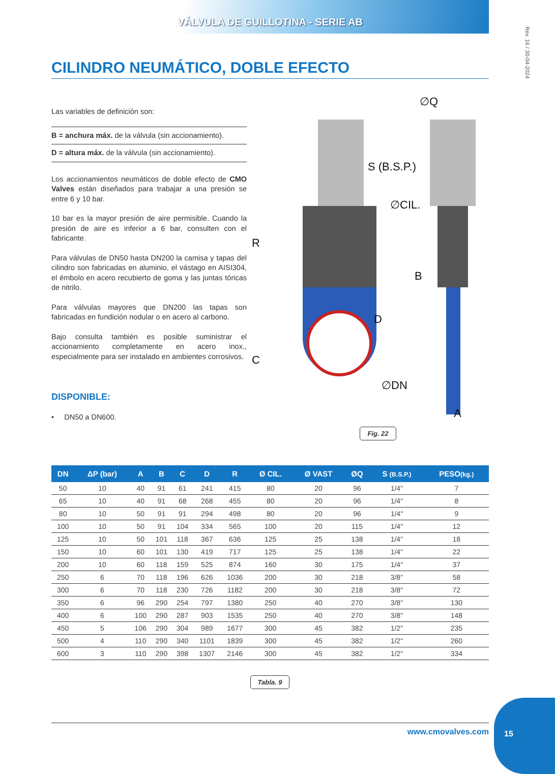VÁLVULA DE GUILLOTINA - SERIE AB
Rev. 16 / 30-04-2024
CILINDRO NEUMÁTICO, DOBLE EFECTO
Las variables de definición son:
B = anchura máx. de la válvula (sin accionamiento).
D = altura máx. de la válvula (sin accionamiento).
Los accionamientos neumáticos de doble efecto de CMO Valves están diseñados para trabajar a una presión se entre 6 y 10 bar.
10 bar es la mayor presión de aire permisible. Cuando la presión de aire es inferior a 6 bar, consulten con el fabricante.
Para válvulas de DN50 hasta DN200 la camisa y tapas del cilindro son fabricadas en aluminio, el vástago en AISI304, el émbolo en acero recubierto de goma y las juntas tóricas de nitrilo.
Para válvulas mayores que DN200 las tapas son fabricadas en fundición nodular o en acero al carbono.
Bajo consulta también es posible suministrar el accionamiento completamente en acero inox., especialmente para ser instalado en ambientes corrosivos.
DISPONIBLE:
• DN50 a DN600.
∅Q
S (B.S.P.)
∅CIL.
B
∅DN
A
R
D
C
Fig. 22
| DN | ΔP (bar) | A | B | C | D | R | Ø CIL. | Ø VAST | ØQ | S (B.S.P.) | PESO (kg.) |
| --- | --- | --- | --- | --- | --- | --- | --- | --- | --- | --- | --- |
| 50 | 10 | 40 | 91 | 61 | 241 | 415 | 80 | 20 | 96 | 1/4" | 7 |
| 65 | 10 | 40 | 91 | 68 | 268 | 455 | 80 | 20 | 96 | 1/4" | 8 |
| 80 | 10 | 50 | 91 | 91 | 294 | 498 | 80 | 20 | 96 | 1/4" | 9 |
| 100 | 10 | 50 | 91 | 104 | 334 | 565 | 100 | 20 | 115 | 1/4" | 12 |
| 125 | 10 | 50 | 101 | 118 | 367 | 636 | 125 | 25 | 138 | 1/4" | 18 |
| 150 | 10 | 60 | 101 | 130 | 419 | 717 | 125 | 25 | 138 | 1/4" | 22 |
| 200 | 10 | 60 | 118 | 159 | 525 | 874 | 160 | 30 | 175 | 1/4" | 37 |
| 250 | 6 | 70 | 118 | 196 | 626 | 1036 | 200 | 30 | 218 | 3/8" | 58 |
| 300 | 6 | 70 | 118 | 230 | 726 | 1182 | 200 | 30 | 218 | 3/8" | 72 |
| 350 | 6 | 96 | 290 | 254 | 797 | 1380 | 250 | 40 | 270 | 3/8" | 130 |
| 400 | 6 | 100 | 290 | 287 | 903 | 1535 | 250 | 40 | 270 | 3/8" | 148 |
| 450 | 5 | 106 | 290 | 304 | 989 | 1677 | 300 | 45 | 382 | 1/2" | 235 |
| 500 | 4 | 110 | 290 | 340 | 1101 | 1839 | 300 | 45 | 382 | 1/2" | 260 |
| 600 | 3 | 110 | 290 | 398 | 1307 | 2146 | 300 | 45 | 382 | 1/2" | 334 |
Tabla. 9
www.cmovalves.com
15